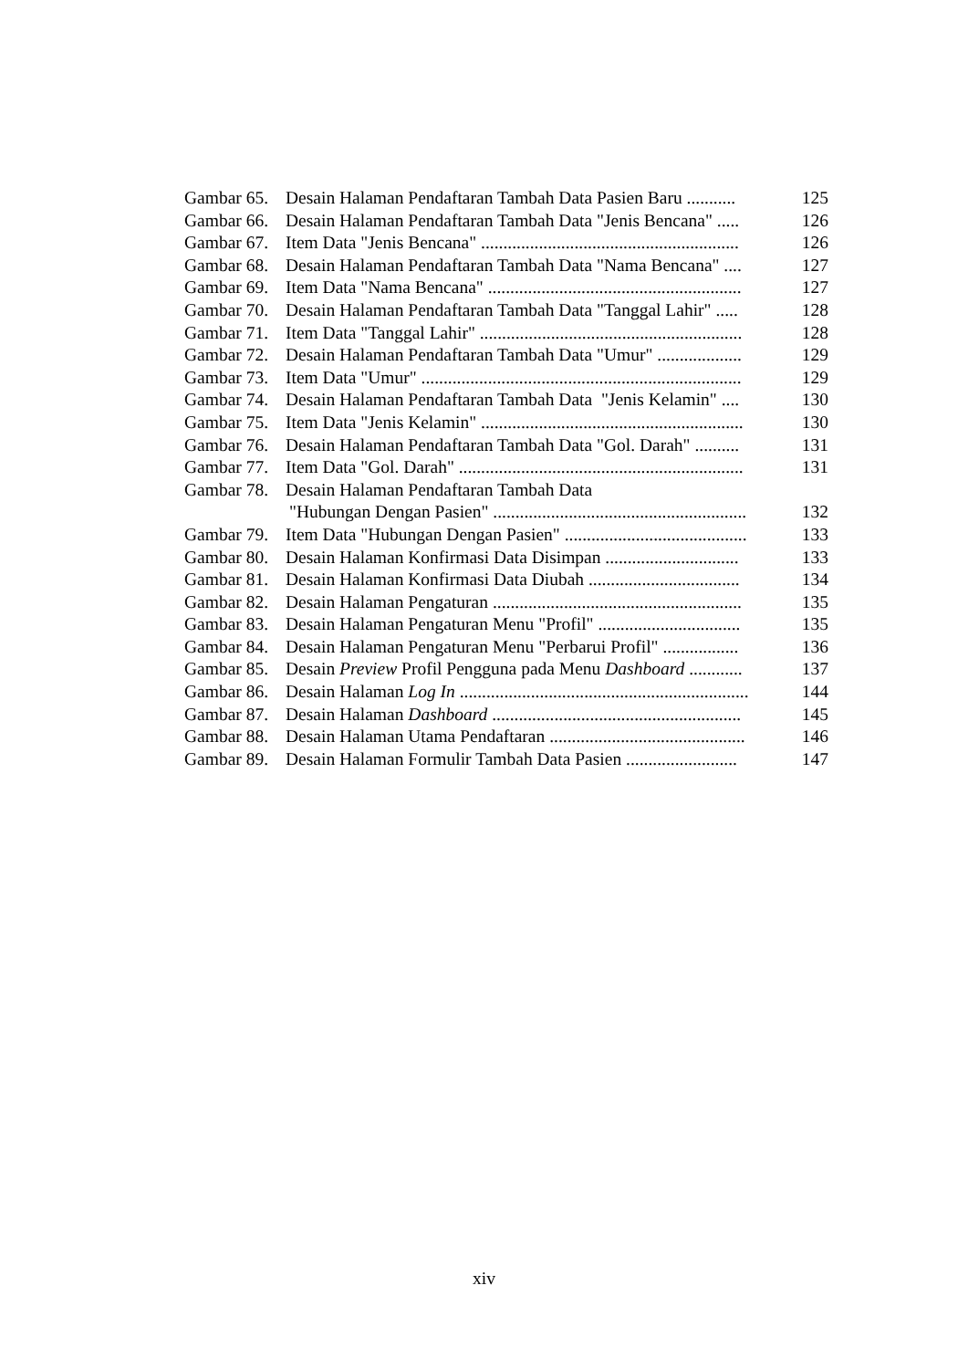Gambar 65. Desain Halaman Pendaftaran Tambah Data Pasien Baru ........... 125
Gambar 66. Desain Halaman Pendaftaran Tambah Data "Jenis Bencana" ..... 126
Gambar 67. Item Data "Jenis Bencana" .......................................................... 126
Gambar 68. Desain Halaman Pendaftaran Tambah Data "Nama Bencana" .... 127
Gambar 69. Item Data "Nama Bencana" ......................................................... 127
Gambar 70. Desain Halaman Pendaftaran Tambah Data "Tanggal Lahir" ..... 128
Gambar 71. Item Data "Tanggal Lahir" ........................................................... 128
Gambar 72. Desain Halaman Pendaftaran Tambah Data "Umur" ................... 129
Gambar 73. Item Data "Umur" ........................................................................ 129
Gambar 74. Desain Halaman Pendaftaran Tambah Data "Jenis Kelamin" .... 130
Gambar 75. Item Data "Jenis Kelamin" ........................................................... 130
Gambar 76. Desain Halaman Pendaftaran Tambah Data "Gol. Darah" .......... 131
Gambar 77. Item Data "Gol. Darah" ................................................................ 131
Gambar 78. Desain Halaman Pendaftaran Tambah Data
"Hubungan Dengan Pasien" ......................................................... 132
Gambar 79. Item Data "Hubungan Dengan Pasien" ......................................... 133
Gambar 80. Desain Halaman Konfirmasi Data Disimpan .............................. 133
Gambar 81. Desain Halaman Konfirmasi Data Diubah .................................. 134
Gambar 82. Desain Halaman Pengaturan ........................................................ 135
Gambar 83. Desain Halaman Pengaturan Menu "Profil" ................................ 135
Gambar 84. Desain Halaman Pengaturan Menu "Perbarui Profil" ................. 136
Gambar 85. Desain Preview Profil Pengguna pada Menu Dashboard ............ 137
Gambar 86. Desain Halaman Log In ................................................................. 144
Gambar 87. Desain Halaman Dashboard ........................................................ 145
Gambar 88. Desain Halaman Utama Pendaftaran ............................................ 146
Gambar 89. Desain Halaman Formulir Tambah Data Pasien ......................... 147
xiv